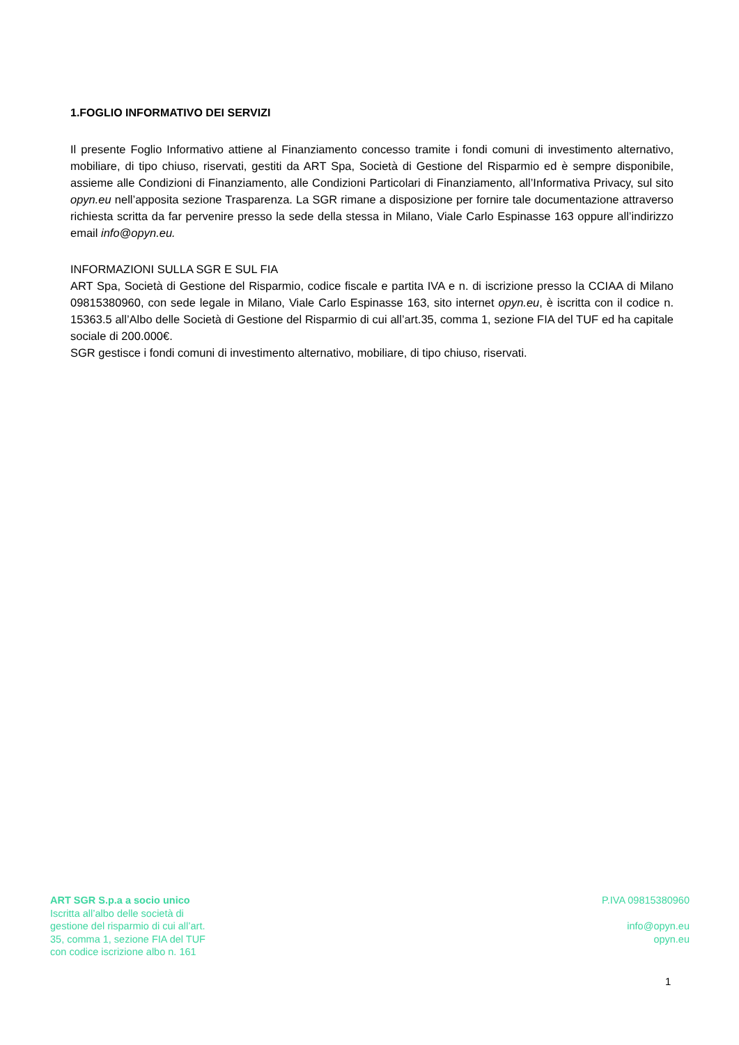1.FOGLIO INFORMATIVO DEI SERVIZI
Il presente Foglio Informativo attiene al Finanziamento concesso tramite i fondi comuni di investimento alternativo, mobiliare, di tipo chiuso, riservati, gestiti da ART Spa, Società di Gestione del Risparmio ed è sempre disponibile, assieme alle Condizioni di Finanziamento, alle Condizioni Particolari di Finanziamento, all’Informativa Privacy, sul sito opyn.eu nell’apposita sezione Trasparenza. La SGR rimane a disposizione per fornire tale documentazione attraverso richiesta scritta da far pervenire presso la sede della stessa in Milano, Viale Carlo Espinasse 163 oppure all’indirizzo email info@opyn.eu.
INFORMAZIONI SULLA SGR E SUL FIA
ART Spa, Società di Gestione del Risparmio, codice fiscale e partita IVA e n. di iscrizione presso la CCIAA di Milano 09815380960, con sede legale in Milano, Viale Carlo Espinasse 163, sito internet opyn.eu, è iscritta con il codice n. 15363.5 all’Albo delle Società di Gestione del Risparmio di cui all’art.35, comma 1, sezione FIA del TUF ed ha capitale sociale di 200.000€.
SGR gestisce i fondi comuni di investimento alternativo, mobiliare, di tipo chiuso, riservati.
ART SGR S.p.a a socio unico
Iscritta all’albo delle società di
gestione del risparmio di cui all’art.
35, comma 1, sezione FIA del TUF
con codice iscrizione albo n. 161
P.IVA 09815380960
info@opyn.eu
opyn.eu
1